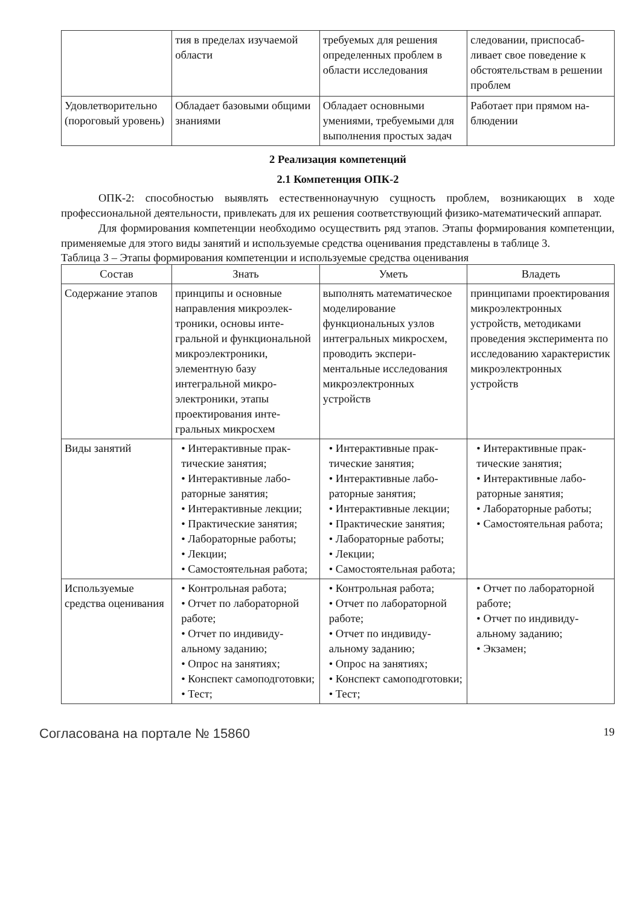| | тия в пределах изучае­мой области | требуемых для решения определенных проблем в области исследования | следовании, приспосаб­ливает свое поведение к обстоятельствам в реше­нии проблем |
| Удовлетворитель­но (пороговый уровень) | Обладает базовыми об­щими знаниями | Обладает основными умениями, требуемыми для выполнения простых задач | Работает при прямом на­блюдении |
2 Реализация компетенций
2.1 Компетенция ОПК-2
ОПК-2: способностью выявлять естественнонаучную сущность проблем, возникающих в ходе профессиональной деятельности, привлекать для их решения соответствующий физико-мате­матический аппарат.
Для формирования компетенции необходимо осуществить ряд этапов. Этапы формирования компетенции, применяемые для этого виды занятий и используемые средства оценивания пред­ставлены в таблице 3.
Таблица 3 – Этапы формирования компетенции и используемые средства оценивания
| Состав | Знать | Уметь | Владеть |
| --- | --- | --- | --- |
| Содержание эта­пов | принципы и основные направления микроэлек­троники, основы инте­гральной и функцио­нальной микроэлектро­ники, элементную базу интегральной микро­электроники, этапы проектирования инте­гральных микросхем | выполнять математиче­ское моделирование функциональных узлов интегральных микро­схем, проводить экспери­ментальные исследова­ния микроэлектронных устройств | принципами проектиро­вания микроэлектронных устройств, методиками проведения эксперимен­та по исследованию ха­рактеристик микроэлек­тронных устройств |
| Виды занятий | • Интерактивные прак­тические занятия; • Интерактивные лабо­раторные занятия; • Интерактивные лек­ции; • Практические заня­тия; • Лабораторные рабо­ты; • Лекции; • Самостоятельная ра­бота; | • Интерактивные прак­тические занятия; • Интерактивные лабо­раторные занятия; • Интерактивные лек­ции; • Практические заня­тия; • Лабораторные рабо­ты; • Лекции; • Самостоятельная ра­бота; | • Интерактивные прак­тические занятия; • Интерактивные лабо­раторные занятия; • Лабораторные рабо­ты; • Самостоятельная ра­бота; |
| Используемые средства оценива­ния | • Контрольная работа; • Отчет по лаборатор­ной работе; • Отчет по индивиду­альному заданию; • Опрос на занятиях; • Конспект самоподго­товки; • Тест; | • Контрольная работа; • Отчет по лаборатор­ной работе; • Отчет по индивиду­альному заданию; • Опрос на занятиях; • Конспект самоподго­товки; • Тест; | • Отчет по лаборатор­ной работе; • Отчет по индивиду­альному заданию; • Экзамен; |
Согласована на портале № 15860 19